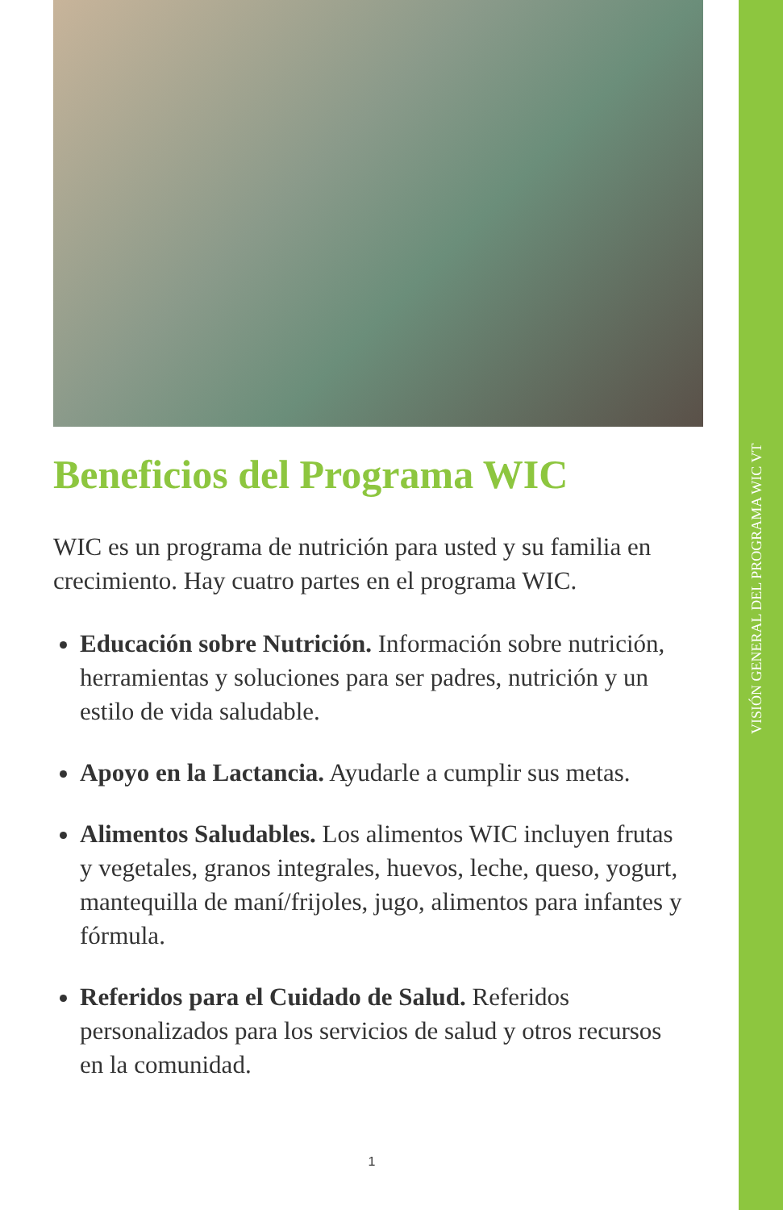VISIÓN GENERAL DEL PROGRAMA WIC VT
Beneficios del Programa WIC
WIC es un programa de nutrición para usted y su familia en crecimiento. Hay cuatro partes en el programa WIC.
Educación sobre Nutrición. Información sobre nutrición, herramientas y soluciones para ser padres, nutrición y un estilo de vida saludable.
Apoyo en la Lactancia. Ayudarle a cumplir sus metas.
Alimentos Saludables. Los alimentos WIC incluyen frutas y vegetales, granos integrales, huevos, leche, queso, yogurt, mantequilla de maní/frijoles, jugo, alimentos para infantes y fórmula.
Referidos para el Cuidado de Salud. Referidos personalizados para los servicios de salud y otros recursos en la comunidad.
1